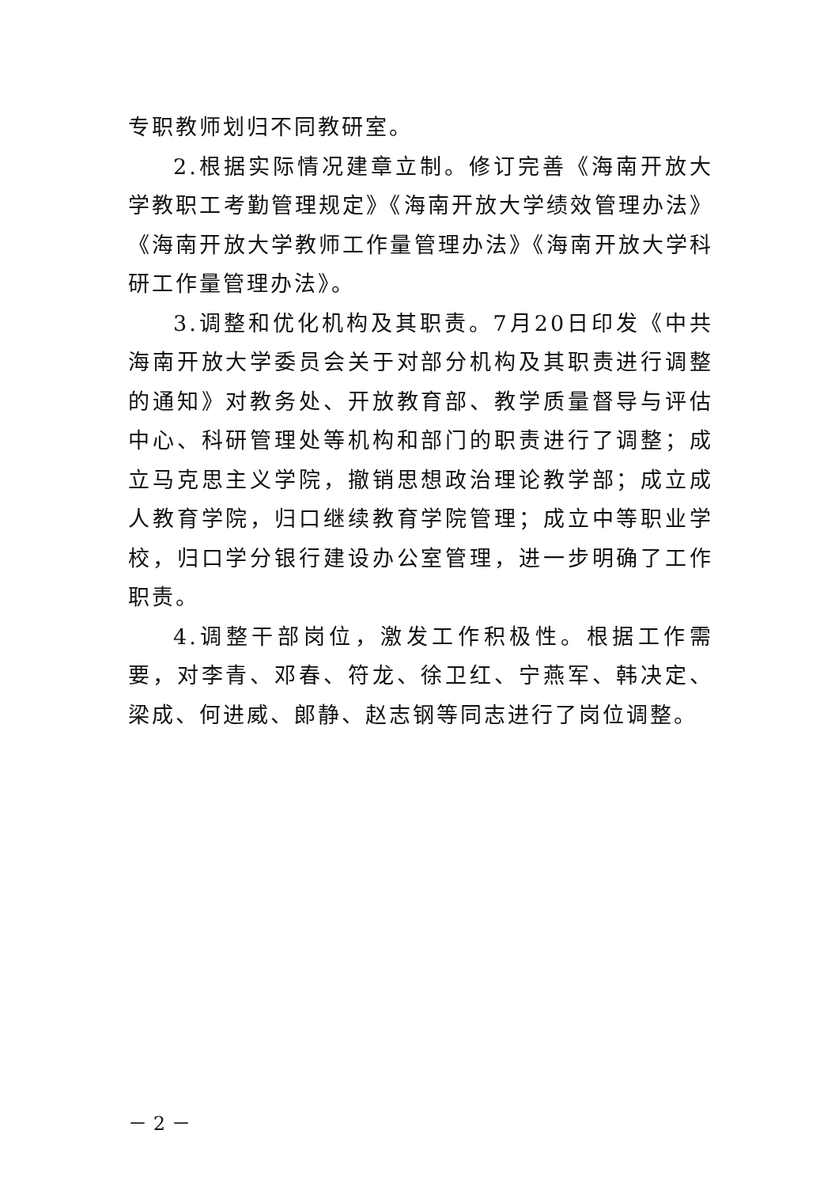专职教师划归不同教研室。
2.根据实际情况建章立制。修订完善《海南开放大学教职工考勤管理规定》《海南开放大学绩效管理办法》《海南开放大学教师工作量管理办法》《海南开放大学科研工作量管理办法》。
3.调整和优化机构及其职责。7月20日印发《中共海南开放大学委员会关于对部分机构及其职责进行调整的通知》对教务处、开放教育部、教学质量督导与评估中心、科研管理处等机构和部门的职责进行了调整；成立马克思主义学院，撤销思想政治理论教学部；成立成人教育学院，归口继续教育学院管理；成立中等职业学校，归口学分银行建设办公室管理，进一步明确了工作职责。
4.调整干部岗位，激发工作积极性。根据工作需要，对李青、邓春、符龙、徐卫红、宁燕军、韩决定、梁成、何进威、郎静、赵志钢等同志进行了岗位调整。
－ 2 －